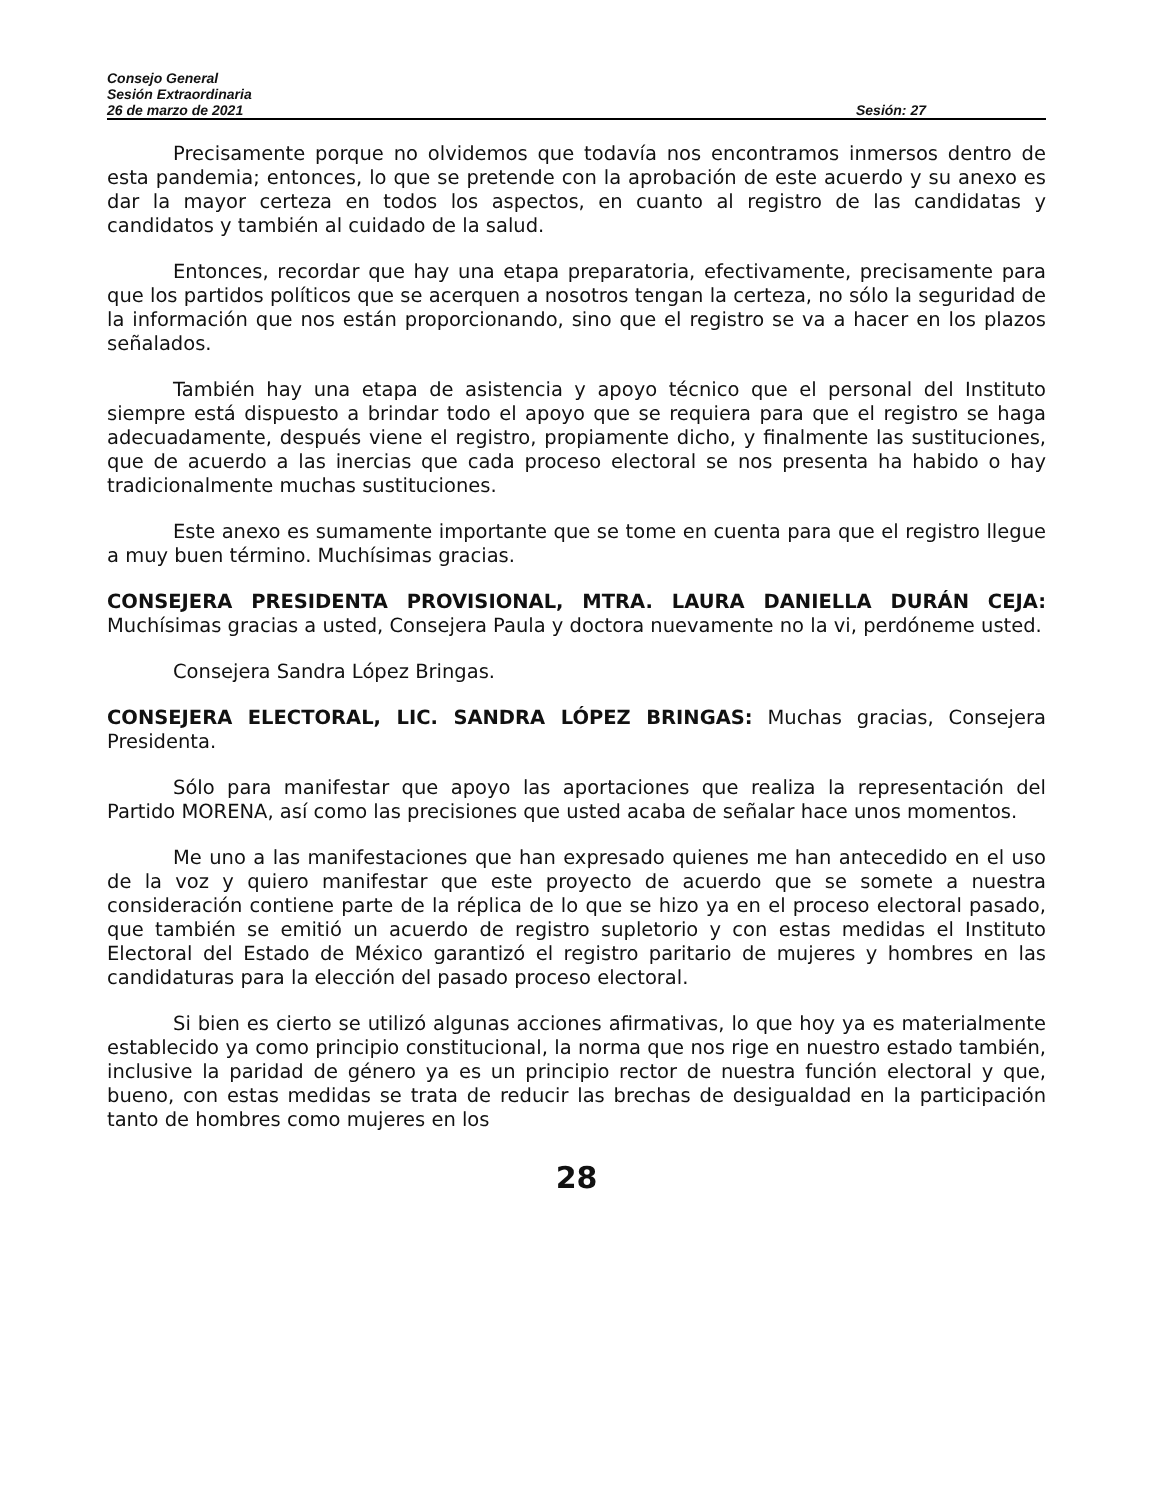Consejo General
Sesión Extraordinaria
26 de marzo de 2021 Sesión: 27
Precisamente porque no olvidemos que todavía nos encontramos inmersos dentro de esta pandemia; entonces, lo que se pretende con la aprobación de este acuerdo y su anexo es dar la mayor certeza en todos los aspectos, en cuanto al registro de las candidatas y candidatos y también al cuidado de la salud.
Entonces, recordar que hay una etapa preparatoria, efectivamente, precisamente para que los partidos políticos que se acerquen a nosotros tengan la certeza, no sólo la seguridad de la información que nos están proporcionando, sino que el registro se va a hacer en los plazos señalados.
También hay una etapa de asistencia y apoyo técnico que el personal del Instituto siempre está dispuesto a brindar todo el apoyo que se requiera para que el registro se haga adecuadamente, después viene el registro, propiamente dicho, y finalmente las sustituciones, que de acuerdo a las inercias que cada proceso electoral se nos presenta ha habido o hay tradicionalmente muchas sustituciones.
Este anexo es sumamente importante que se tome en cuenta para que el registro llegue a muy buen término. Muchísimas gracias.
CONSEJERA PRESIDENTA PROVISIONAL, MTRA. LAURA DANIELLA DURÁN CEJA: Muchísimas gracias a usted, Consejera Paula y doctora nuevamente no la vi, perdóneme usted.
Consejera Sandra López Bringas.
CONSEJERA ELECTORAL, LIC. SANDRA LÓPEZ BRINGAS: Muchas gracias, Consejera Presidenta.
Sólo para manifestar que apoyo las aportaciones que realiza la representación del Partido MORENA, así como las precisiones que usted acaba de señalar hace unos momentos.
Me uno a las manifestaciones que han expresado quienes me han antecedido en el uso de la voz y quiero manifestar que este proyecto de acuerdo que se somete a nuestra consideración contiene parte de la réplica de lo que se hizo ya en el proceso electoral pasado, que también se emitió un acuerdo de registro supletorio y con estas medidas el Instituto Electoral del Estado de México garantizó el registro paritario de mujeres y hombres en las candidaturas para la elección del pasado proceso electoral.
Si bien es cierto se utilizó algunas acciones afirmativas, lo que hoy ya es materialmente establecido ya como principio constitucional, la norma que nos rige en nuestro estado también, inclusive la paridad de género ya es un principio rector de nuestra función electoral y que, bueno, con estas medidas se trata de reducir las brechas de desigualdad en la participación tanto de hombres como mujeres en los
28